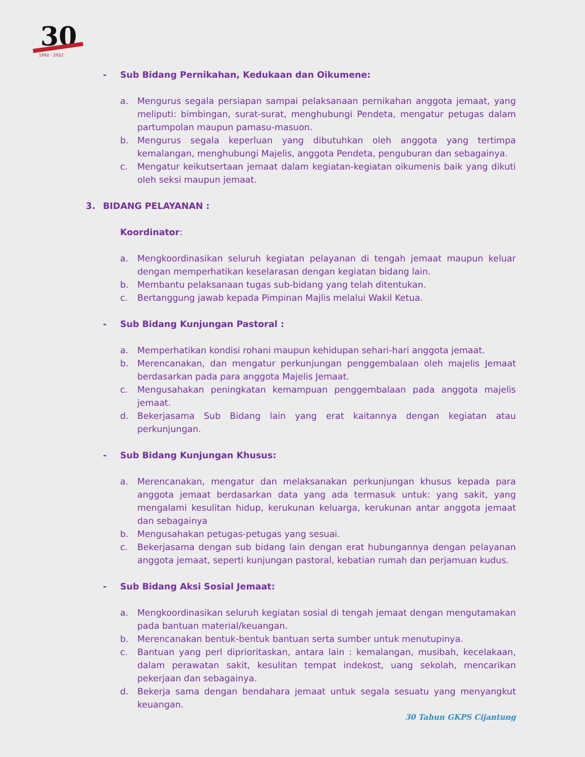30
1992 - 2022
- Sub Bidang Pernikahan, Kedukaan dan Oikumene:
a. Mengurus segala persiapan sampai pelaksanaan pernikahan anggota jemaat, yang meliputi: bimbingan, surat-surat, menghubungi Pendeta, mengatur petugas dalam partumpolan maupun pamasu-masuon.
b. Mengurus segala keperluan yang dibutuhkan oleh anggota yang tertimpa kemalangan, menghubungi Majelis, anggota Pendeta, penguburan dan sebagainya.
c. Mengatur keikutsertaan jemaat dalam kegiatan-kegiatan oikumenis baik yang dikuti oleh seksi maupun jemaat.
3. BIDANG PELAYANAN :
Koordinator:
a. Mengkoordinasikan seluruh kegiatan pelayanan di tengah jemaat maupun keluar dengan memperhatikan keselarasan dengan kegiatan bidang lain.
b. Membantu pelaksanaan tugas sub-bidang yang telah ditentukan.
c. Bertanggung jawab kepada Pimpinan Majlis melalui Wakil Ketua.
- Sub Bidang Kunjungan Pastoral :
a. Memperhatikan kondisi rohani maupun kehidupan sehari-hari anggota jemaat.
b. Merencanakan, dan mengatur perkunjungan penggembalaan oleh majelis Jemaat berdasarkan pada para anggota Majelis Jemaat.
c. Mengusahakan peningkatan kemampuan penggembalaan pada anggota majelis jemaat.
d. Bekerjasama Sub Bidang lain yang erat kaitannya dengan kegiatan atau perkunjungan.
- Sub Bidang Kunjungan Khusus:
a. Merencanakan, mengatur dan melaksanakan perkunjungan khusus kepada para anggota jemaat berdasarkan data yang ada termasuk untuk: yang sakit, yang mengalami kesulitan hidup, kerukunan keluarga, kerukunan antar anggota jemaat dan sebagainya
b. Mengusahakan petugas-petugas yang sesuai.
c. Bekerjasama dengan sub bidang lain dengan erat hubungannya dengan pelayanan anggota jemaat, seperti kunjungan pastoral, kebatian rumah dan perjamuan kudus.
- Sub Bidang Aksi Sosial Jemaat:
a. Mengkoordinasikan seluruh kegiatan sosial di tengah jemaat dengan mengutamakan pada bantuan material/keuangan.
b. Merencanakan bentuk-bentuk bantuan serta sumber untuk menutupinya.
c. Bantuan yang perl diprioritaskan, antara lain : kemalangan, musibah, kecelakaan, dalam perawatan sakit, kesulitan tempat indekost, uang sekolah, mencarikan pekerjaan dan sebagainya.
d. Bekerja sama dengan bendahara jemaat untuk segala sesuatu yang menyangkut keuangan.
30 Tahun GKPS Cijantung